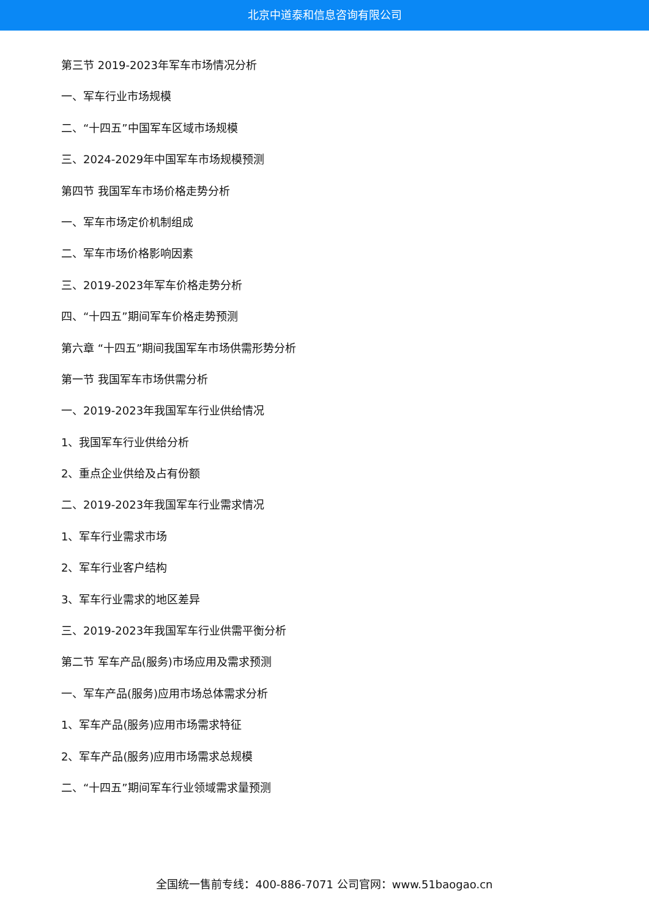北京中道泰和信息咨询有限公司
第三节 2019-2023年军车市场情况分析
一、军车行业市场规模
二、“十四五”中国军车区域市场规模
三、2024-2029年中国军车市场规模预测
第四节 我国军车市场价格走势分析
一、军车市场定价机制组成
二、军车市场价格影响因素
三、2019-2023年军车价格走势分析
四、“十四五”期间军车价格走势预测
第六章 “十四五”期间我国军车市场供需形势分析
第一节 我国军车市场供需分析
一、2019-2023年我国军车行业供给情况
1、我国军车行业供给分析
2、重点企业供给及占有份额
二、2019-2023年我国军车行业需求情况
1、军车行业需求市场
2、军车行业客户结构
3、军车行业需求的地区差异
三、2019-2023年我国军车行业供需平衡分析
第二节 军车产品(服务)市场应用及需求预测
一、军车产品(服务)应用市场总体需求分析
1、军车产品(服务)应用市场需求特征
2、军车产品(服务)应用市场需求总规模
二、“十四五”期间军车行业领域需求量预测
全国统一售前专线：400-886-7071 公司官网：www.51baogao.cn